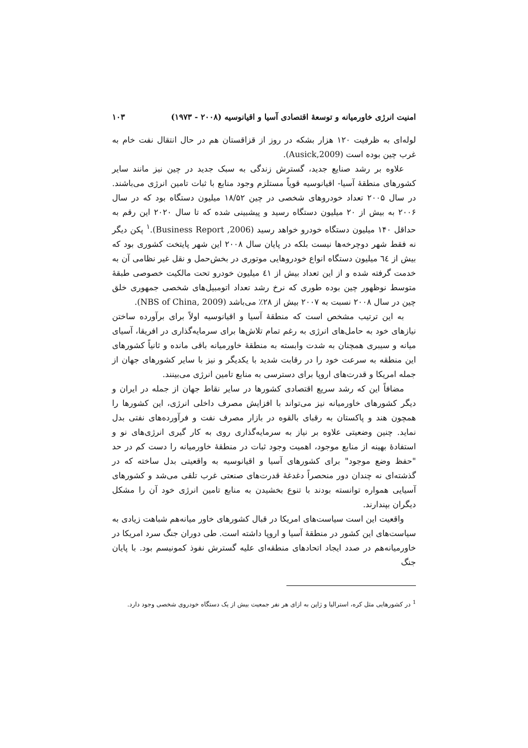امنیت انرژی خاورمیانه و توسعهٔ اقتصادی آسیا و اقیانوسیه (۲۰۰۸ - ۱۹۷۳) ۱۰۳
لوله‌ای به ظرفیت ۱۲۰ هزار بشکه در روز از قزاقستان هم در حال انتقال نفت خام به غرب چین بوده است (Ausick,2009).
علاوه بر رشد صنایع جدید، گسترش زندگی به سبک جدید در چین نیز مانند سایر کشورهای منطقهٔ آسیا- اقیانوسیه قویاً مستلزم وجود منابع با ثبات تامین انرژی می‌باشند. در سال ۲۰۰۵ تعداد خودروهای شخصی در چین ۱۸/۵۲ میلیون دستگاه بود که در سال ۲۰۰۶ به بیش از ۲۰ میلیون دستگاه رسید و پیشبینی شده که تا سال ۲۰۲۰ این رقم به حداقل ۱۴۰ میلیون دستگاه خودرو خواهد رسید (Business Report ,2006).<sup>۱</sup> پکن دیگر نه فقط شهر دوچرخه‌ها نیست بلکه در پایان سال ۲۰۰۸ این شهر پایتخت کشوری بود که بیش از ٦٤ میلیون دستگاه انواع خودروهایی موتوری در بخش‌حمل و نقل غیر نظامی آن به خدمت گرفته شده و از این تعداد بیش از ٤١ میلیون خودرو تحت مالکیت خصوصی طبقهٔ متوسط نوظهور چین بوده طوری که نرخ رشد تعداد اتومبیل‌های شخصی جمهوری خلق چین در سال ۲۰۰۸ نسبت به ۲۰۰۷ بیش از ۲۸٪ می‌باشد (NBS of China, 2009).
به این ترتیب مشخص است که منطقهٔ آسیا و اقیانوسیه اولاً برای برآورده ساختن نیازهای خود به حامل‌های انرژی به رغم تمام تلاش‌ها برای سرمایه‌گذاری در افریقا، آسیای میانه و سیبری همچنان به شدت وابسته به منطقهٔ خاورمیانه باقی مانده و ثانیاً کشورهای این منطقه به سرعت خود را در رقابت شدید با یکدیگر و نیز با سایر کشورهای جهان از جمله امریکا و قدرت‌های اروپا برای دسترسی به منابع تامین انرژی می‌بینند.
مضافاً این که رشد سریع اقتصادی کشورها در سایر نقاط جهان از جمله در ایران و دیگر کشورهای خاورمیانه نیز می‌تواند با افزایش مصرف داخلی انرژی، این کشورها را همچون هند و پاکستان به رقبای بالقوه در بازار مصرف نفت و فرآورده‌های نفتی بدل نماید. چنین وضعیتی علاوه بر نیاز به سرمایه‌گذاری روی به کار گیری انرژی‌های نو و استفادهٔ بهینه از منابع موجود، اهمیت وجود ثبات در منطقهٔ خاورمیانه را دست کم در حد "حفظ وضع موجود" برای کشورهای آسیا و اقیانوسیه به واقعیتی بدل ساخته که در گذشته‌ای نه چندان دور منحصراً دغدغهٔ قدرت‌های صنعتی غرب تلقی می‌شد و کشورهای آسیایی همواره توانسته بودند با تنوع بخشیدن به منابع تامین انرژی خود آن را مشکل دیگران بپندارند.
واقعیت این است سیاست‌های امریکا در قبال کشورهای خاور میانه‌هم شباهت زیادی به سیاست‌های این کشور در منطقهٔ آسیا و اروپا داشته است. طی دوران جنگ سرد امریکا در خاورمیانه‌هم در صدد ایجاد اتحادهای منطقه‌ای علیه گسترش نفوذ کمونیسم بود. با پایان جنگ
<sup>1</sup> در کشورهایی مثل کره، استرالیا و ژاپن به ازای هر نفر جمعیت بیش از یک دستگاه خودروی شخصی وجود دارد.